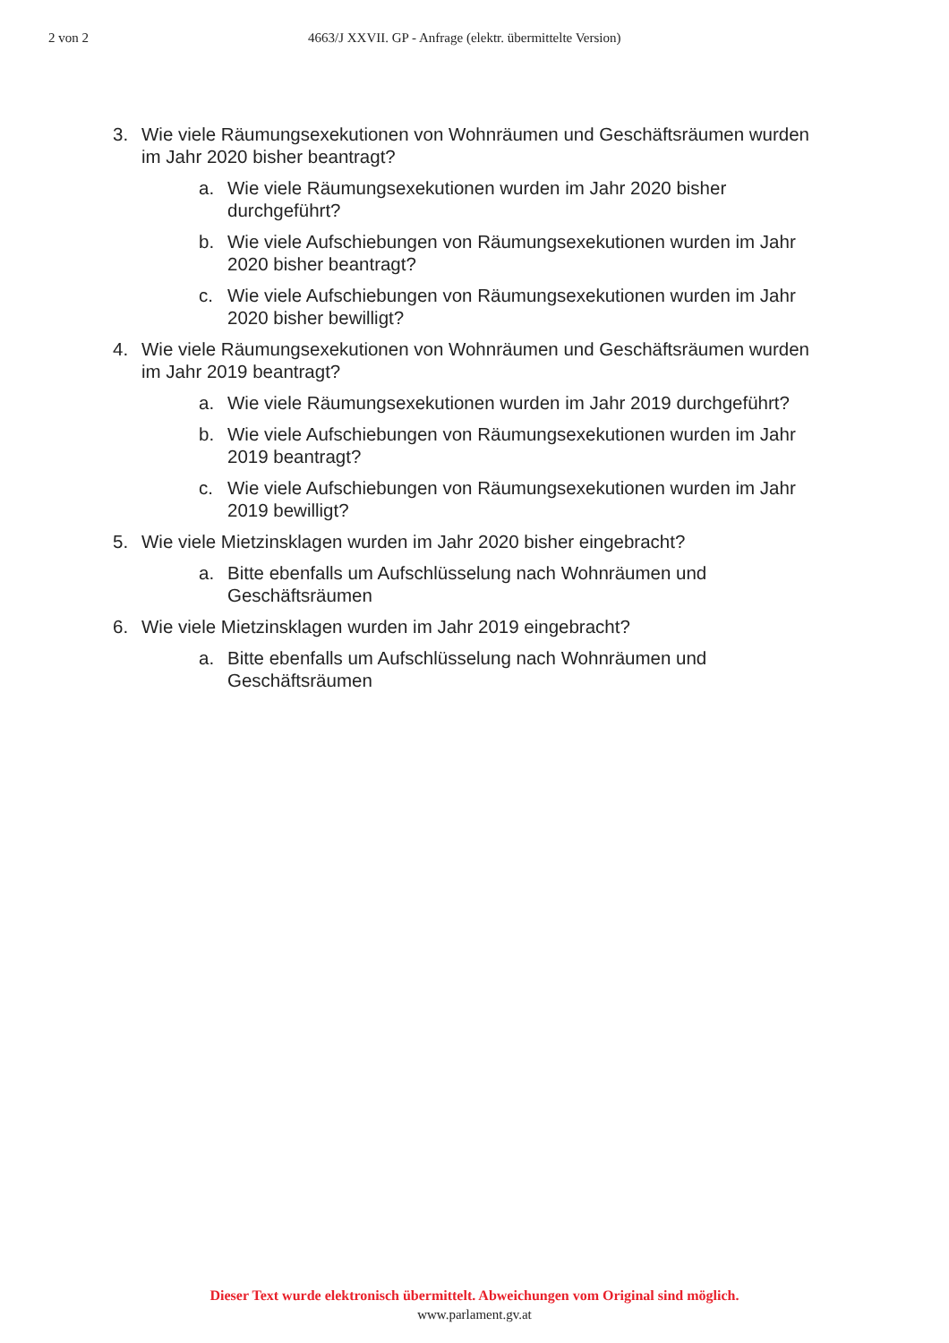2 von 2 4663/J XXVII. GP - Anfrage (elektr. übermittelte Version)
3. Wie viele Räumungsexekutionen von Wohnräumen und Geschäftsräumen wurden im Jahr 2020 bisher beantragt?
a. Wie viele Räumungsexekutionen wurden im Jahr 2020 bisher durchgeführt?
b. Wie viele Aufschiebungen von Räumungsexekutionen wurden im Jahr 2020 bisher beantragt?
c. Wie viele Aufschiebungen von Räumungsexekutionen wurden im Jahr 2020 bisher bewilligt?
4. Wie viele Räumungsexekutionen von Wohnräumen und Geschäftsräumen wurden im Jahr 2019 beantragt?
a. Wie viele Räumungsexekutionen wurden im Jahr 2019 durchgeführt?
b. Wie viele Aufschiebungen von Räumungsexekutionen wurden im Jahr 2019 beantragt?
c. Wie viele Aufschiebungen von Räumungsexekutionen wurden im Jahr 2019 bewilligt?
5. Wie viele Mietzinsklagen wurden im Jahr 2020 bisher eingebracht?
a. Bitte ebenfalls um Aufschlüsselung nach Wohnräumen und Geschäftsräumen
6. Wie viele Mietzinsklagen wurden im Jahr 2019 eingebracht?
a. Bitte ebenfalls um Aufschlüsselung nach Wohnräumen und Geschäftsräumen
Dieser Text wurde elektronisch übermittelt. Abweichungen vom Original sind möglich.
www.parlament.gv.at